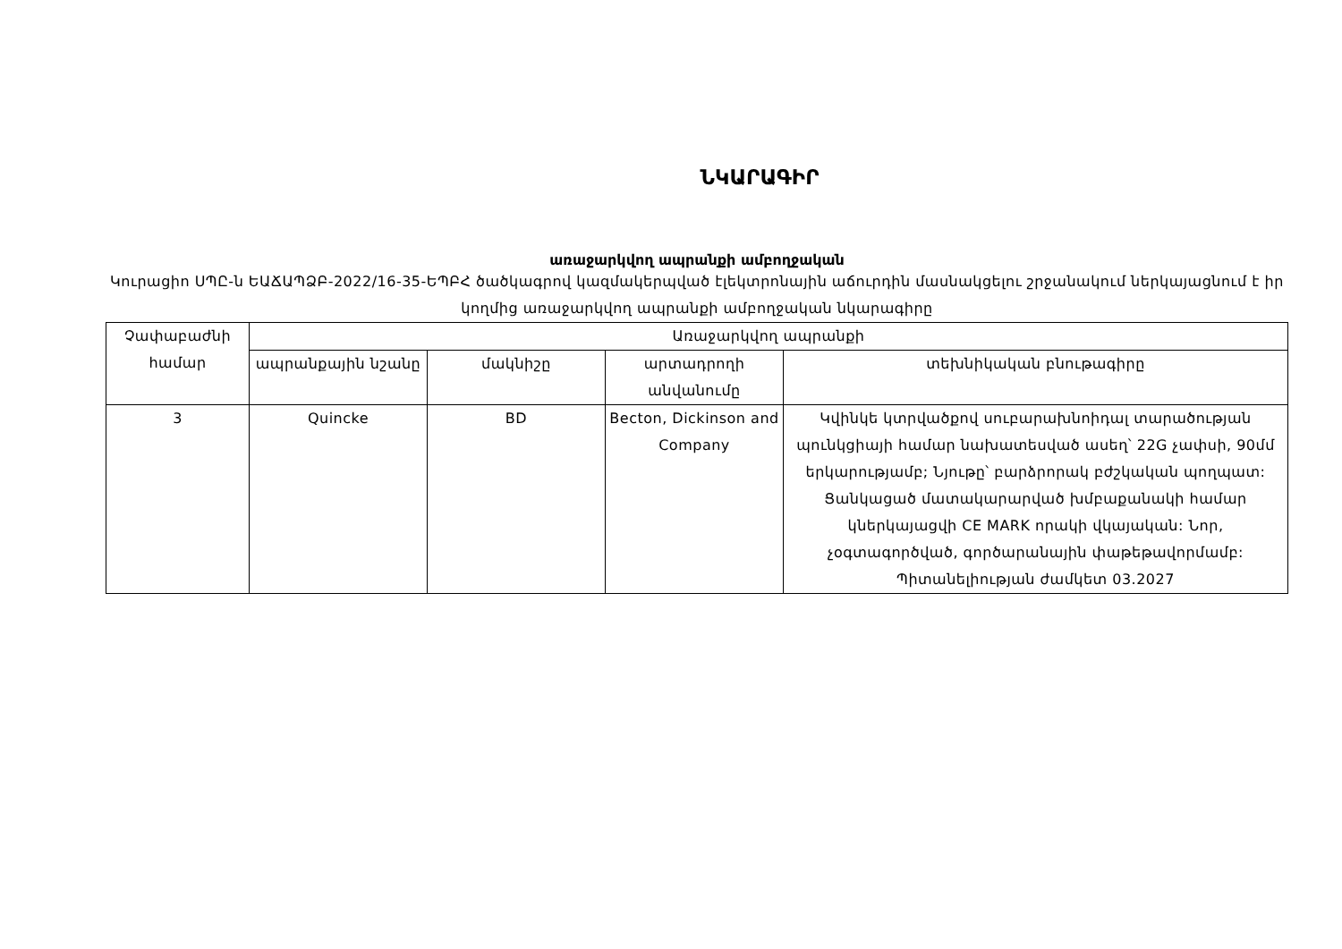ՆԿԱՐԱԳԻՐ
առաջարկվող ապրանքի ամբողջական
Կուրացիո ՍՊԸ-ն ԵԱՃԱՊՁԲ-2022/16-35-ԵՊԲՀ ծածկագրով կազմակերպված էլեկտրոնային աճուրդին մասնակցելու շրջանակում ներկայացնում է իր կողմից առաջարկվող ապրանքի ամբողջական նկարագիրը
| Չափաբաժնի համար | Առաջարկվող ապրանքի | | | |
| --- | --- | --- | --- | --- |
| | ապրանքային նշանը | մակնիշը | արտադրողի անվանումը | տեխնիկական բնութագիրը |
| 3 | Quincke | BD | Becton, Dickinson and Company | Կվինկե կտրվածքով սուբարախնոիդալ տարածության պունկցիայի համար նախատեսված ասեղ՝ 22G չափսի, 90մմ երկարությամբ; Նյութը՝ բարձրորակ բժշկական պողպատ: Ցանկացած մատակարարված խմբաքանակի համար կներկայացվի CE MARK որակի վկայական: Նոր, չօգտագործված, գործարանային փաթեթավորմամբ: Պիտանելիության ժամկետ 03.2027 |